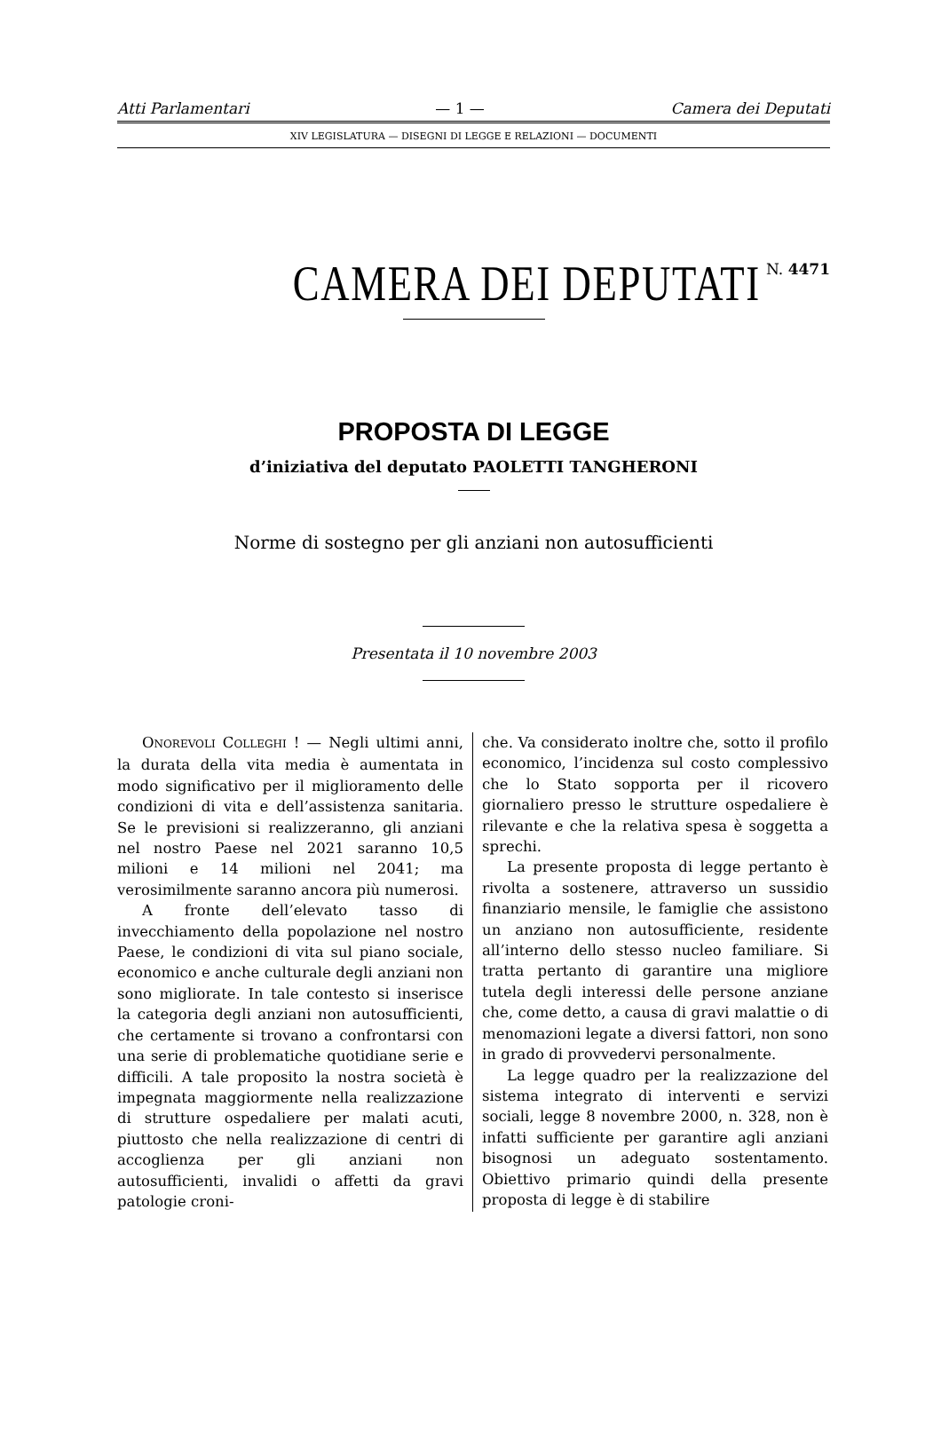Atti Parlamentari — 1 — Camera dei Deputati
XIV LEGISLATURA — DISEGNI DI LEGGE E RELAZIONI — DOCUMENTI
CAMERA DEI DEPUTATI
N. 4471
PROPOSTA DI LEGGE
d’iniziativa del deputato PAOLETTI TANGHERONI
Norme di sostegno per gli anziani non autosufficienti
Presentata il 10 novembre 2003
ONOREVOLI COLLEGHI ! — Negli ultimi anni, la durata della vita media è aumentata in modo significativo per il miglioramento delle condizioni di vita e dell’assistenza sanitaria. Se le previsioni si realizzeranno, gli anziani nel nostro Paese nel 2021 saranno 10,5 milioni e 14 milioni nel 2041; ma verosimilmente saranno ancora più numerosi.
A fronte dell’elevato tasso di invecchiamento della popolazione nel nostro Paese, le condizioni di vita sul piano sociale, economico e anche culturale degli anziani non sono migliorate. In tale contesto si inserisce la categoria degli anziani non autosufficienti, che certamente si trovano a confrontarsi con una serie di problematiche quotidiane serie e difficili. A tale proposito la nostra società è impegnata maggiormente nella realizzazione di strutture ospedaliere per malati acuti, piuttosto che nella realizzazione di centri di accoglienza per gli anziani non autosufficienti, invalidi o affetti da gravi patologie croni-
che. Va considerato inoltre che, sotto il profilo economico, l’incidenza sul costo complessivo che lo Stato sopporta per il ricovero giornaliero presso le strutture ospedaliere è rilevante e che la relativa spesa è soggetta a sprechi.
La presente proposta di legge pertanto è rivolta a sostenere, attraverso un sussidio finanziario mensile, le famiglie che assistono un anziano non autosufficiente, residente all’interno dello stesso nucleo familiare. Si tratta pertanto di garantire una migliore tutela degli interessi delle persone anziane che, come detto, a causa di gravi malattie o di menomazioni legate a diversi fattori, non sono in grado di provvedervi personalmente.
La legge quadro per la realizzazione del sistema integrato di interventi e servizi sociali, legge 8 novembre 2000, n. 328, non è infatti sufficiente per garantire agli anziani bisognosi un adeguato sostentamento. Obiettivo primario quindi della presente proposta di legge è di stabilire